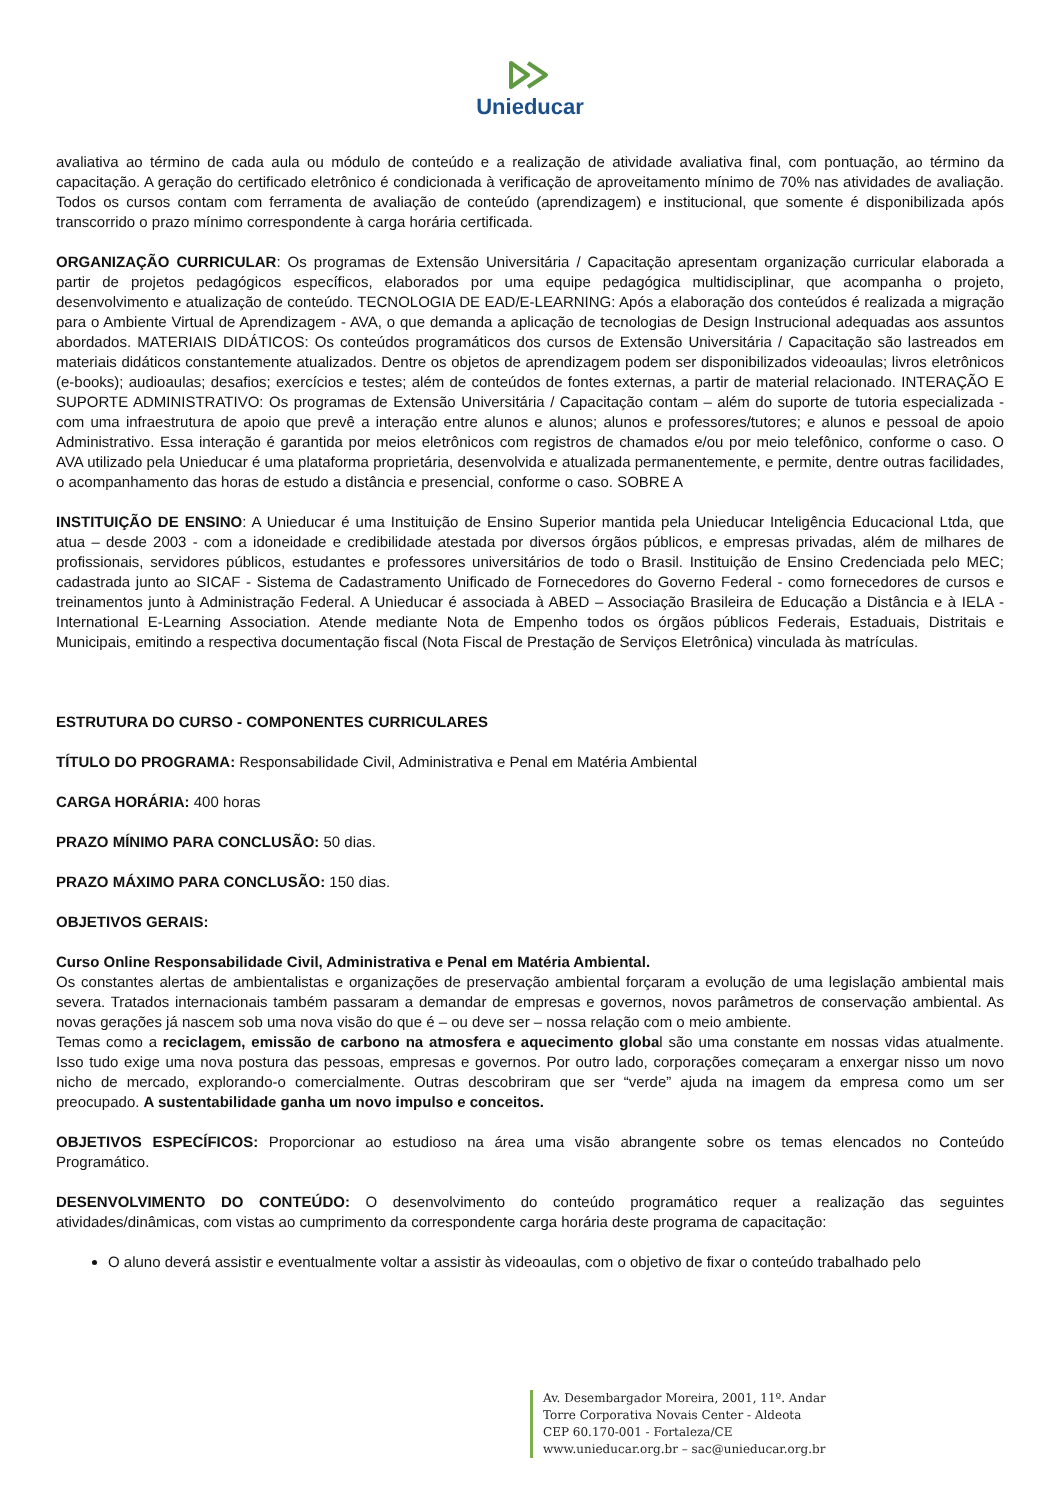Unieducar
avaliativa ao término de cada aula ou módulo de conteúdo e a realização de atividade avaliativa final, com pontuação, ao término da capacitação. A geração do certificado eletrônico é condicionada à verificação de aproveitamento mínimo de 70% nas atividades de avaliação. Todos os cursos contam com ferramenta de avaliação de conteúdo (aprendizagem) e institucional, que somente é disponibilizada após transcorrido o prazo mínimo correspondente à carga horária certificada.
ORGANIZAÇÃO CURRICULAR: Os programas de Extensão Universitária / Capacitação apresentam organização curricular elaborada a partir de projetos pedagógicos específicos, elaborados por uma equipe pedagógica multidisciplinar, que acompanha o projeto, desenvolvimento e atualização de conteúdo. TECNOLOGIA DE EAD/E-LEARNING: Após a elaboração dos conteúdos é realizada a migração para o Ambiente Virtual de Aprendizagem - AVA, o que demanda a aplicação de tecnologias de Design Instrucional adequadas aos assuntos abordados. MATERIAIS DIDÁTICOS: Os conteúdos programáticos dos cursos de Extensão Universitária / Capacitação são lastreados em materiais didáticos constantemente atualizados. Dentre os objetos de aprendizagem podem ser disponibilizados videoaulas; livros eletrônicos (e-books); audioaulas; desafios; exercícios e testes; além de conteúdos de fontes externas, a partir de material relacionado. INTERAÇÃO E SUPORTE ADMINISTRATIVO: Os programas de Extensão Universitária / Capacitação contam – além do suporte de tutoria especializada - com uma infraestrutura de apoio que prevê a interação entre alunos e alunos; alunos e professores/tutores; e alunos e pessoal de apoio Administrativo. Essa interação é garantida por meios eletrônicos com registros de chamados e/ou por meio telefônico, conforme o caso. O AVA utilizado pela Unieducar é uma plataforma proprietária, desenvolvida e atualizada permanentemente, e permite, dentre outras facilidades, o acompanhamento das horas de estudo a distância e presencial, conforme o caso. SOBRE A
INSTITUIÇÃO DE ENSINO: A Unieducar é uma Instituição de Ensino Superior mantida pela Unieducar Inteligência Educacional Ltda, que atua – desde 2003 - com a idoneidade e credibilidade atestada por diversos órgãos públicos, e empresas privadas, além de milhares de profissionais, servidores públicos, estudantes e professores universitários de todo o Brasil. Instituição de Ensino Credenciada pelo MEC; cadastrada junto ao SICAF - Sistema de Cadastramento Unificado de Fornecedores do Governo Federal - como fornecedores de cursos e treinamentos junto à Administração Federal. A Unieducar é associada à ABED – Associação Brasileira de Educação a Distância e à IELA - International E-Learning Association. Atende mediante Nota de Empenho todos os órgãos públicos Federais, Estaduais, Distritais e Municipais, emitindo a respectiva documentação fiscal (Nota Fiscal de Prestação de Serviços Eletrônica) vinculada às matrículas.
ESTRUTURA DO CURSO - COMPONENTES CURRICULARES
TÍTULO DO PROGRAMA: Responsabilidade Civil, Administrativa e Penal em Matéria Ambiental
CARGA HORÁRIA: 400 horas
PRAZO MÍNIMO PARA CONCLUSÃO: 50 dias.
PRAZO MÁXIMO PARA CONCLUSÃO: 150 dias.
OBJETIVOS GERAIS:
Curso Online Responsabilidade Civil, Administrativa e Penal em Matéria Ambiental.
Os constantes alertas de ambientalistas e organizações de preservação ambiental forçaram a evolução de uma legislação ambiental mais severa. Tratados internacionais também passaram a demandar de empresas e governos, novos parâmetros de conservação ambiental. As novas gerações já nascem sob uma nova visão do que é – ou deve ser – nossa relação com o meio ambiente.
Temas como a reciclagem, emissão de carbono na atmosfera e aquecimento global são uma constante em nossas vidas atualmente. Isso tudo exige uma nova postura das pessoas, empresas e governos. Por outro lado, corporações começaram a enxergar nisso um novo nicho de mercado, explorando-o comercialmente. Outras descobriram que ser “verde” ajuda na imagem da empresa como um ser preocupado. A sustentabilidade ganha um novo impulso e conceitos.
OBJETIVOS ESPECÍFICOS: Proporcionar ao estudioso na área uma visão abrangente sobre os temas elencados no Conteúdo Programático.
DESENVOLVIMENTO DO CONTEÚDO: O desenvolvimento do conteúdo programático requer a realização das seguintes atividades/dinâmicas, com vistas ao cumprimento da correspondente carga horária deste programa de capacitação:
O aluno deverá assistir e eventualmente voltar a assistir às videoaulas, com o objetivo de fixar o conteúdo trabalhado pelo
Av. Desembargador Moreira, 2001, 11º. Andar
Torre Corporativa Novais Center - Aldeota
CEP 60.170-001 - Fortaleza/CE
www.unieducar.org.br – sac@unieducar.org.br